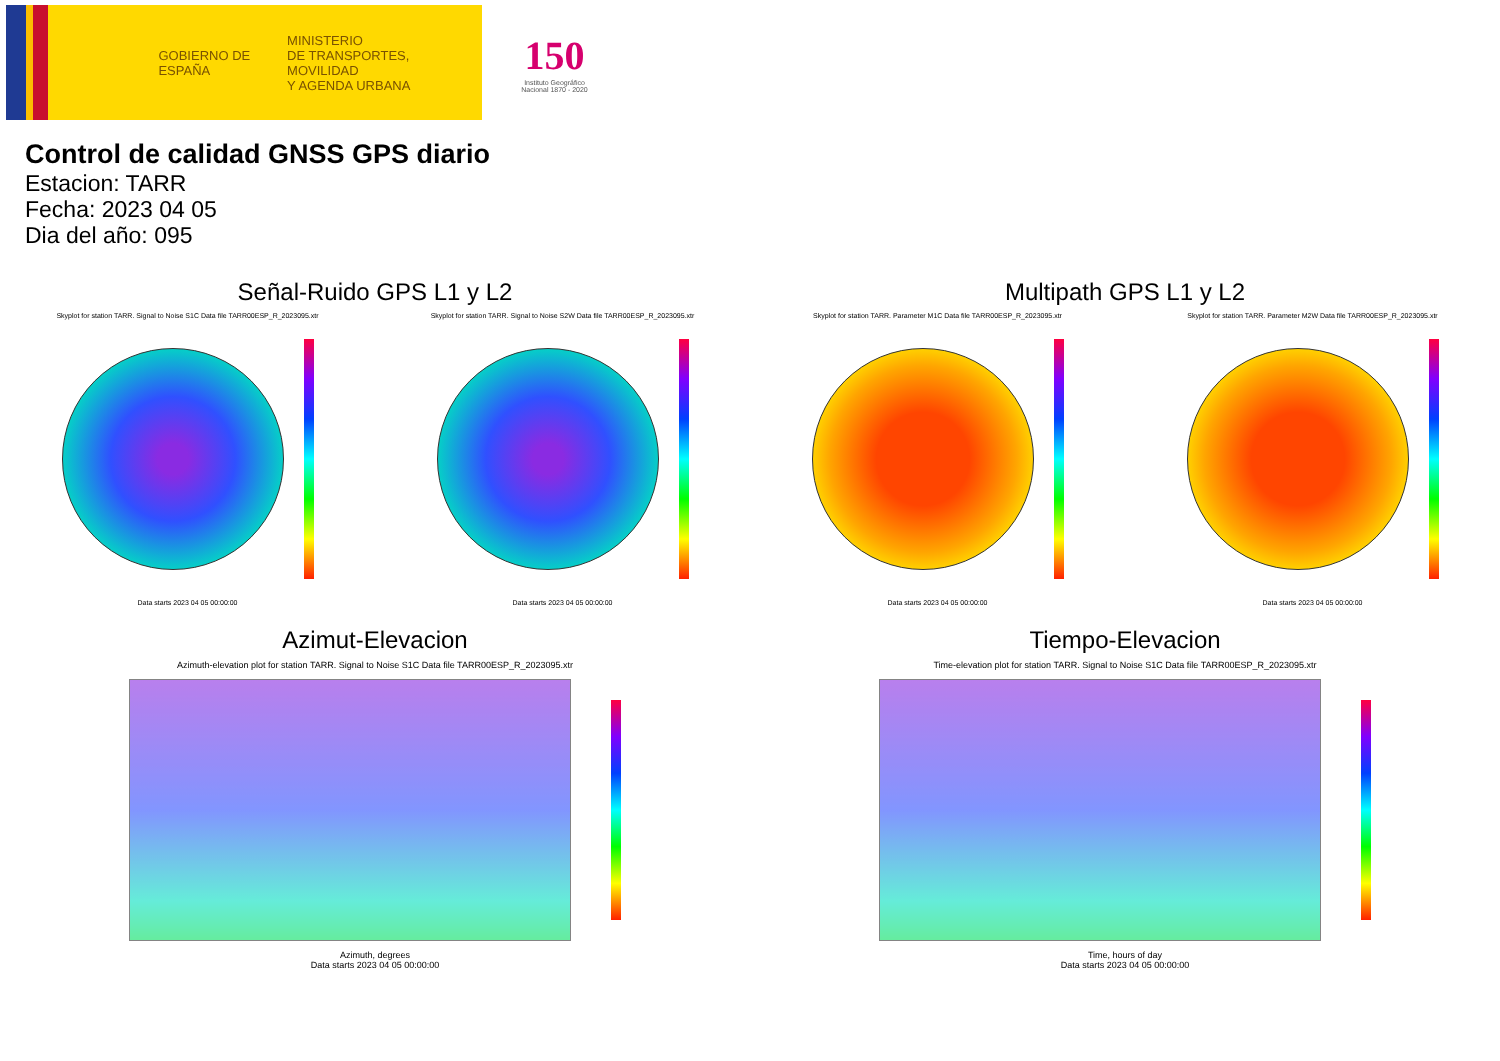GOBIERNO DE ESPAÑA
MINISTERIO
DE TRANSPORTES, MOVILIDAD
Y AGENDA URBANA
150
Instituto Geográfico Nacional 1870 - 2020
Control de calidad GNSS GPS diario
Estacion: TARR
Fecha: 2023 04 05
Dia del año: 095
Señal-Ruido GPS L1 y L2
Skyplot for station TARR. Signal to Noise S1C Data file TARR00ESP_R_2023095.xtr
Data starts 2023 04 05 00:00:00
Skyplot for station TARR. Signal to Noise S2W Data file TARR00ESP_R_2023095.xtr
Data starts 2023 04 05 00:00:00
Multipath GPS L1 y L2
Skyplot for station TARR. Parameter M1C Data file TARR00ESP_R_2023095.xtr
Data starts 2023 04 05 00:00:00
Skyplot for station TARR. Parameter M2W Data file TARR00ESP_R_2023095.xtr
Data starts 2023 04 05 00:00:00
Azimut-Elevacion
Azimuth-elevation plot for station TARR. Signal to Noise S1C Data file TARR00ESP_R_2023095.xtr
Azimuth, degrees
Data starts 2023 04 05 00:00:00
Tiempo-Elevacion
Time-elevation plot for station TARR. Signal to Noise S1C Data file TARR00ESP_R_2023095.xtr
Time, hours of day
Data starts 2023 04 05 00:00:00